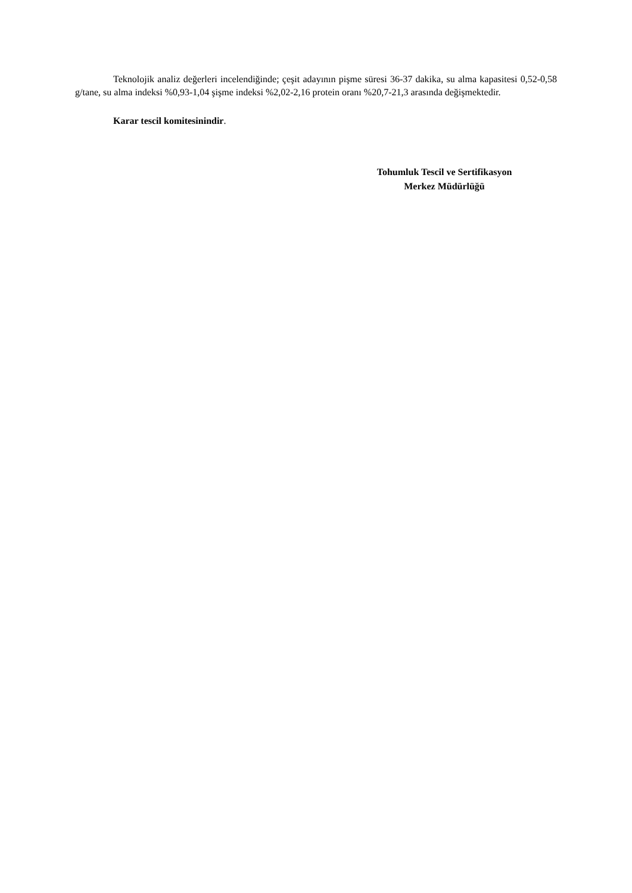Teknolojik analiz değerleri incelendiğinde; çeşit adayının pişme süresi 36-37 dakika, su alma kapasitesi 0,52-0,58 g/tane, su alma indeksi %0,93-1,04 şişme indeksi %2,02-2,16 protein oranı %20,7-21,3 arasında değişmektedir.
Karar tescil komitesinindir.
Tohumluk Tescil ve Sertifikasyon
Merkez Müdürlüğü